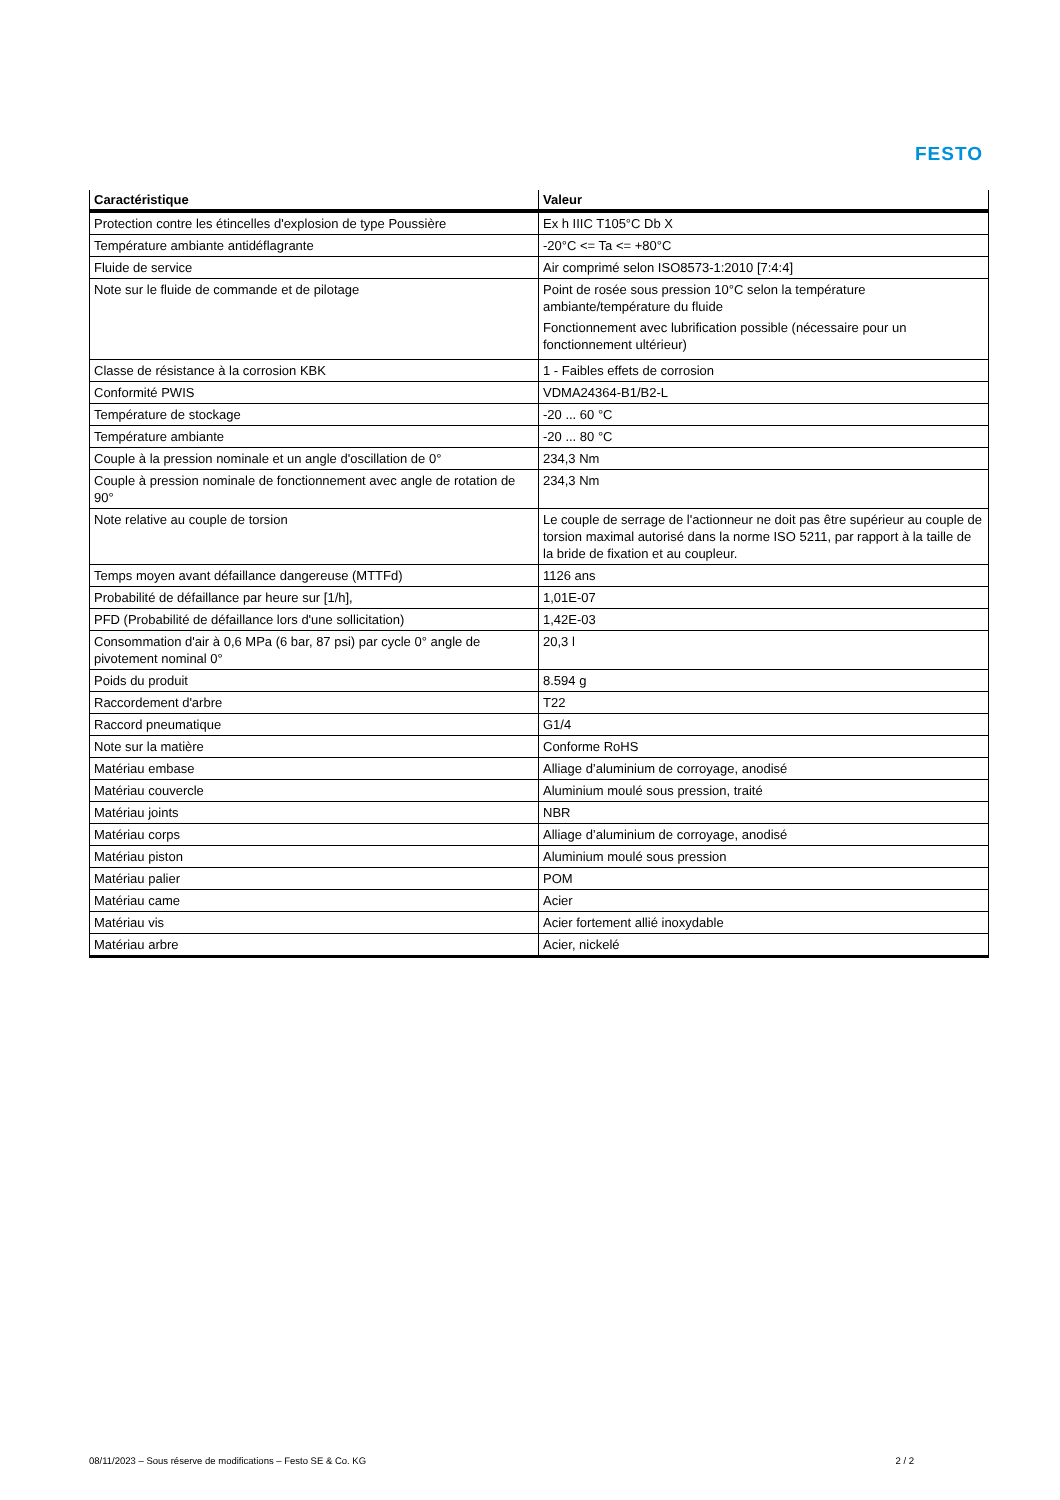FESTO
| Caractéristique | Valeur |
| --- | --- |
| Protection contre les étincelles d'explosion de type Poussière | Ex h IIIC T105°C Db X |
| Température ambiante antidéflagrante | -20°C <= Ta <= +80°C |
| Fluide de service | Air comprimé selon ISO8573-1:2010 [7:4:4] |
| Note sur le fluide de commande et de pilotage | Point de rosée sous pression 10°C selon la température ambiante/température du fluide Fonctionnement avec lubrification possible (nécessaire pour un fonctionnement ultérieur) |
| Classe de résistance à la corrosion KBK | 1 - Faibles effets de corrosion |
| Conformité PWIS | VDMA24364-B1/B2-L |
| Température de stockage | -20 ... 60 °C |
| Température ambiante | -20 ... 80 °C |
| Couple à la pression nominale et un angle d'oscillation de 0° | 234,3 Nm |
| Couple à pression nominale de fonctionnement avec angle de rotation de 90° | 234,3 Nm |
| Note relative au couple de torsion | Le couple de serrage de l'actionneur ne doit pas être supérieur au couple de torsion maximal autorisé dans la norme ISO 5211, par rapport à la taille de la bride de fixation et au coupleur. |
| Temps moyen avant défaillance dangereuse (MTTFd) | 1126 ans |
| Probabilité de défaillance par heure sur [1/h], | 1,01E-07 |
| PFD (Probabilité de défaillance lors d'une sollicitation) | 1,42E-03 |
| Consommation d'air à 0,6 MPa (6 bar, 87 psi) par cycle 0° angle de pivotement nominal 0° | 20,3 l |
| Poids du produit | 8.594 g |
| Raccordement d'arbre | T22 |
| Raccord pneumatique | G1/4 |
| Note sur la matière | Conforme RoHS |
| Matériau embase | Alliage d’aluminium de corroyage, anodisé |
| Matériau couvercle | Aluminium moulé sous pression, traité |
| Matériau joints | NBR |
| Matériau corps | Alliage d’aluminium de corroyage, anodisé |
| Matériau piston | Aluminium moulé sous pression |
| Matériau palier | POM |
| Matériau came | Acier |
| Matériau vis | Acier fortement allié inoxydable |
| Matériau arbre | Acier, nickelé |
08/11/2023 – Sous réserve de modifications – Festo SE & Co. KG 2 / 2